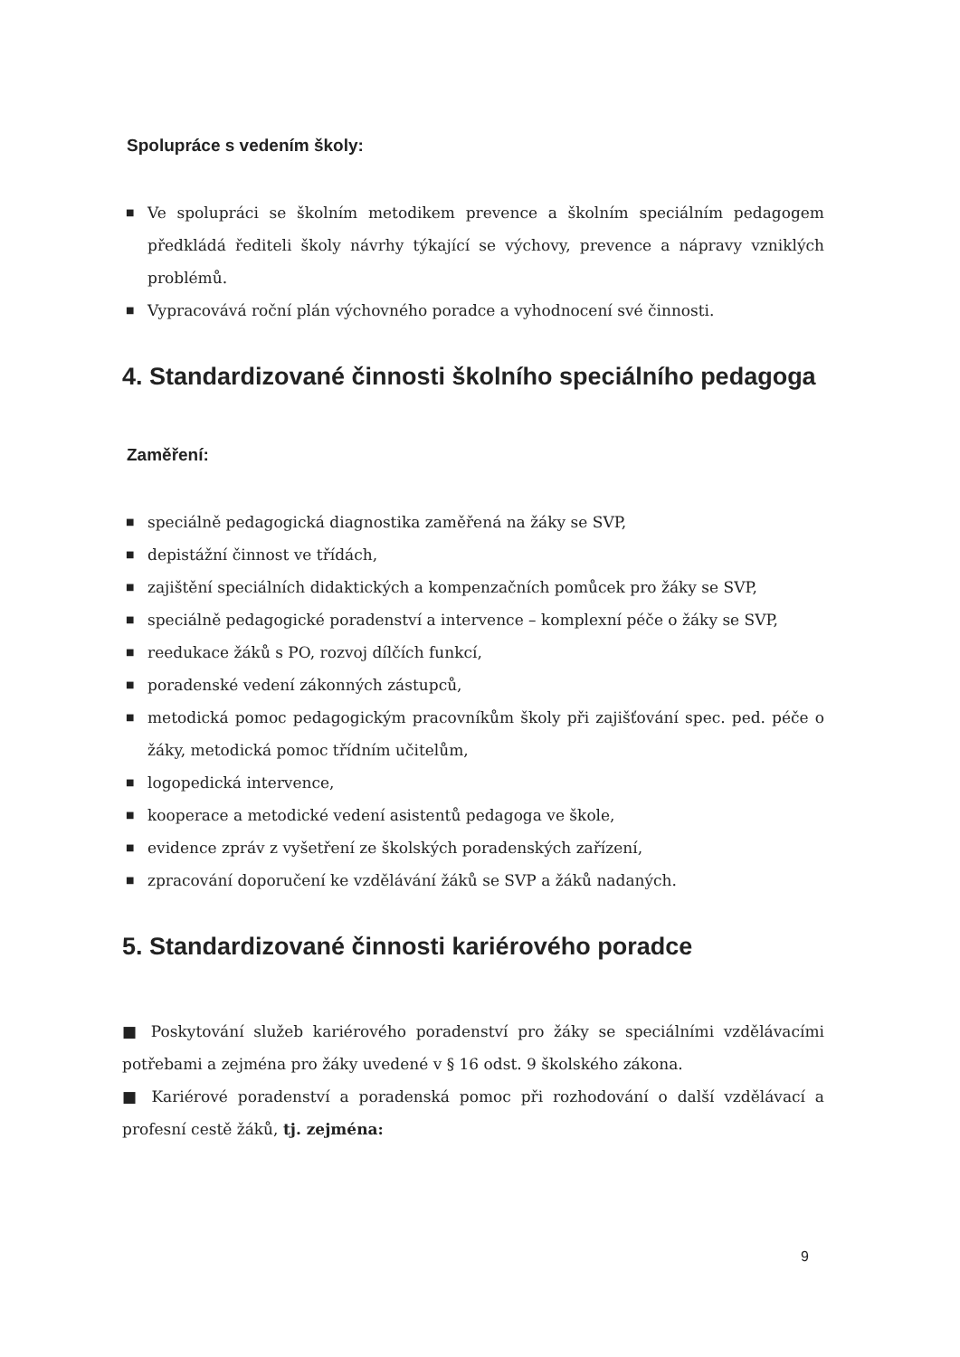Spolupráce s vedením školy:
■ Ve spolupráci se školním metodikem prevence a školním speciálním pedagogem předkládá řediteli školy návrhy týkající se výchovy, prevence a nápravy vzniklých problémů.
■ Vypracovává roční plán výchovného poradce a vyhodnocení své činnosti.
4. Standardizované činnosti školního speciálního pedagoga
Zaměření:
■ speciálně pedagogická diagnostika zaměřená na žáky se SVP,
■ depistážní činnost ve třídách,
■ zajištění speciálních didaktických a kompenzačních pomůcek pro žáky se SVP,
■ speciálně pedagogické poradenství a intervence – komplexní péče o žáky se SVP,
■ reedukace žáků s PO, rozvoj dílčích funkcí,
■ poradenské vedení zákonných zástupců,
■ metodická pomoc pedagogickým pracovníkům školy při zajišťování spec. ped. péče o žáky, metodická pomoc třídním učitelům,
■ logopedická intervence,
■ kooperace a metodické vedení asistentů pedagoga ve škole,
■ evidence zpráv z vyšetření ze školských poradenských zařízení,
■ zpracování doporučení ke vzdělávání žáků se SVP a žáků nadaných.
5. Standardizované činnosti kariérového poradce
■ Poskytování služeb kariérového poradenství pro žáky se speciálními vzdělávacími potřebami a zejména pro žáky uvedené v § 16 odst. 9 školského zákona.
■ Kariérové poradenství a poradenská pomoc při rozhodování o další vzdělávací a profesní cestě žáků, tj. zejména:
9